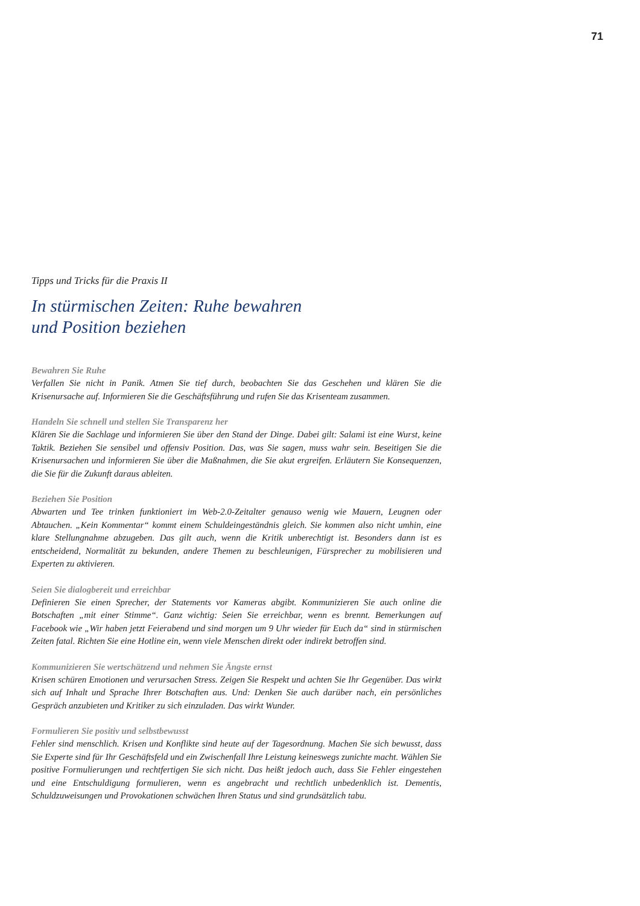71
Tipps und Tricks für die Praxis II
In stürmischen Zeiten: Ruhe bewahren
und Position beziehen
Bewahren Sie Ruhe
Verfallen Sie nicht in Panik. Atmen Sie tief durch, beobachten Sie das Geschehen und klären Sie die Krisenursache auf. Informieren Sie die Geschäftsführung und rufen Sie das Krisenteam zusammen.
Handeln Sie schnell und stellen Sie Transparenz her
Klären Sie die Sachlage und informieren Sie über den Stand der Dinge. Dabei gilt: Salami ist eine Wurst, keine Taktik. Beziehen Sie sensibel und offensiv Position. Das, was Sie sagen, muss wahr sein. Beseitigen Sie die Krisenursachen und informieren Sie über die Maßnahmen, die Sie akut ergreifen. Erläutern Sie Konsequenzen, die Sie für die Zukunft daraus ableiten.
Beziehen Sie Position
Abwarten und Tee trinken funktioniert im Web-2.0-Zeitalter genauso wenig wie Mauern, Leugnen oder Abtauchen. „Kein Kommentar“ kommt einem Schuldeingeständnis gleich. Sie kommen also nicht umhin, eine klare Stellungnahme abzugeben. Das gilt auch, wenn die Kritik unberechtigt ist. Besonders dann ist es entscheidend, Normalität zu bekunden, andere Themen zu beschleunigen, Fürsprecher zu mobilisieren und Experten zu aktivieren.
Seien Sie dialogbereit und erreichbar
Definieren Sie einen Sprecher, der Statements vor Kameras abgibt. Kommunizieren Sie auch online die Botschaften „mit einer Stimme“. Ganz wichtig: Seien Sie erreichbar, wenn es brennt. Bemerkungen auf Facebook wie „Wir haben jetzt Feierabend und sind morgen um 9 Uhr wieder für Euch da“ sind in stürmischen Zeiten fatal. Richten Sie eine Hotline ein, wenn viele Menschen direkt oder indirekt betroffen sind.
Kommunizieren Sie wertschätzend und nehmen Sie Ängste ernst
Krisen schüren Emotionen und verursachen Stress. Zeigen Sie Respekt und achten Sie Ihr Gegenüber. Das wirkt sich auf Inhalt und Sprache Ihrer Botschaften aus. Und: Denken Sie auch darüber nach, ein persönliches Gespräch anzubieten und Kritiker zu sich einzuladen. Das wirkt Wunder.
Formulieren Sie positiv und selbstbewusst
Fehler sind menschlich. Krisen und Konflikte sind heute auf der Tagesordnung. Machen Sie sich bewusst, dass Sie Experte sind für Ihr Geschäftsfeld und ein Zwischenfall Ihre Leistung keineswegs zunichte macht. Wählen Sie positive Formulierungen und rechtfertigen Sie sich nicht. Das heißt jedoch auch, dass Sie Fehler eingestehen und eine Entschuldigung formulieren, wenn es angebracht und rechtlich unbedenklich ist. Dementis, Schuldzuweisungen und Provokationen schwächen Ihren Status und sind grundsätzlich tabu.